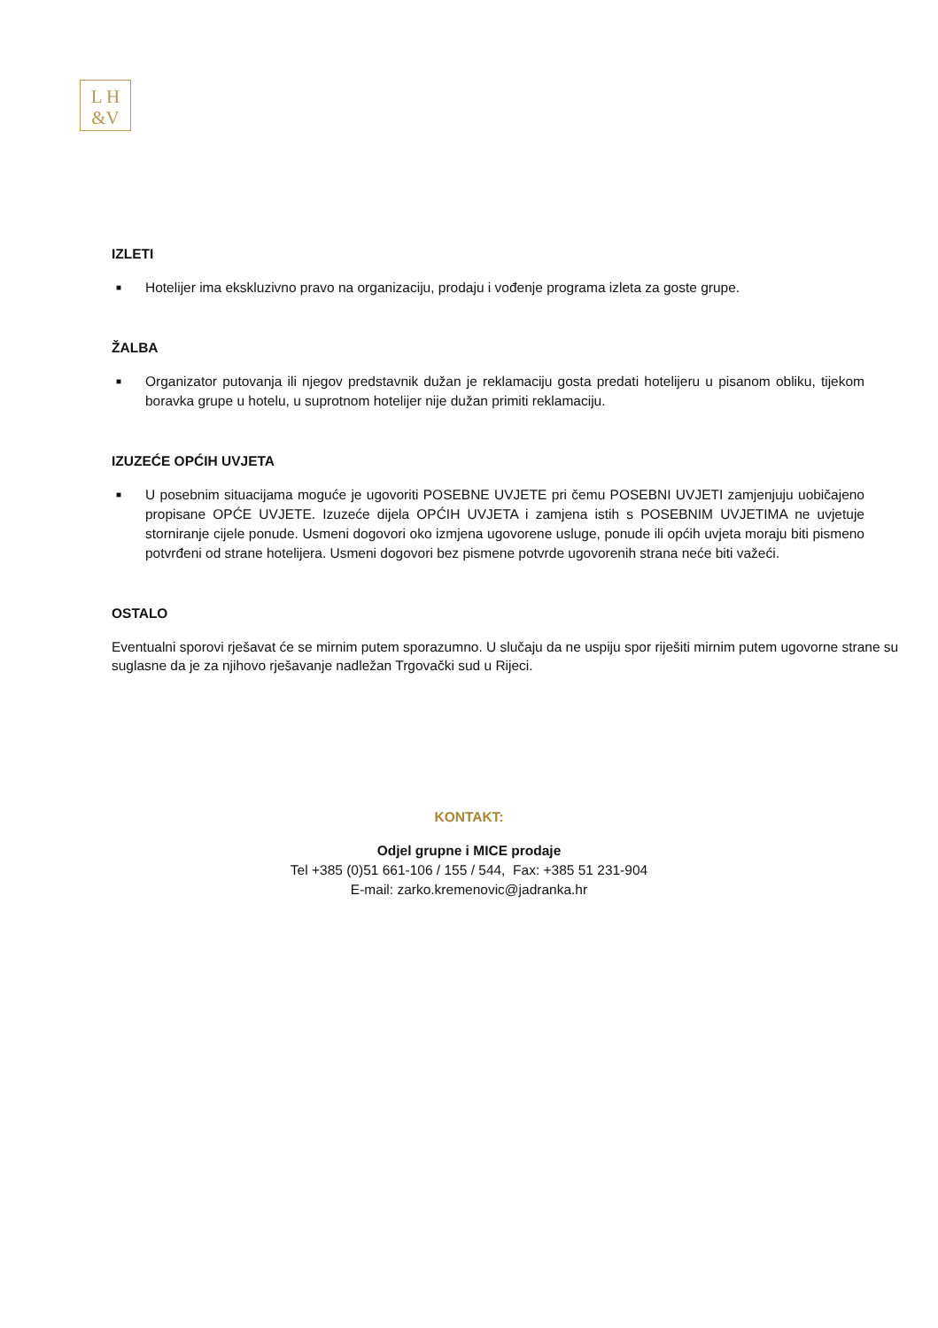L H
&V
IZLETI
■ Hotelijer ima ekskluzivno pravo na organizaciju, prodaju i vođenje programa izleta za goste grupe.
ŽALBA
■ Organizator putovanja ili njegov predstavnik dužan je reklamaciju gosta predati hotelijeru u pisanom obliku, tijekom boravka grupe u hotelu, u suprotnom hotelijer nije dužan primiti reklamaciju.
IZUZEĆE OPĆIH UVJETA
■ U posebnim situacijama moguće je ugovoriti POSEBNE UVJETE pri čemu POSEBNI UVJETI zamjenjuju uobičajeno propisane OPĆE UVJETE. Izuzeće dijela OPĆIH UVJETA i zamjena istih s POSEBNIM UVJETIMA ne uvjetuje storniranje cijele ponude. Usmeni dogovori oko izmjena ugovorene usluge, ponude ili općih uvjeta moraju biti pismeno potvrđeni od strane hotelijera. Usmeni dogovori bez pismene potvrde ugovorenih strana neće biti važeći.
OSTALO
Eventualni sporovi rješavat će se mirnim putem sporazumno. U slučaju da ne uspiju spor riješiti mirnim putem ugovorne strane su suglasne da je za njihovo rješavanje nadležan Trgovački sud u Rijeci.
KONTAKT:
Odjel grupne i MICE prodaje
Tel +385 (0)51 661-106 / 155 / 544, Fax: +385 51 231-904
E-mail: zarko.kremenovic@jadranka.hr